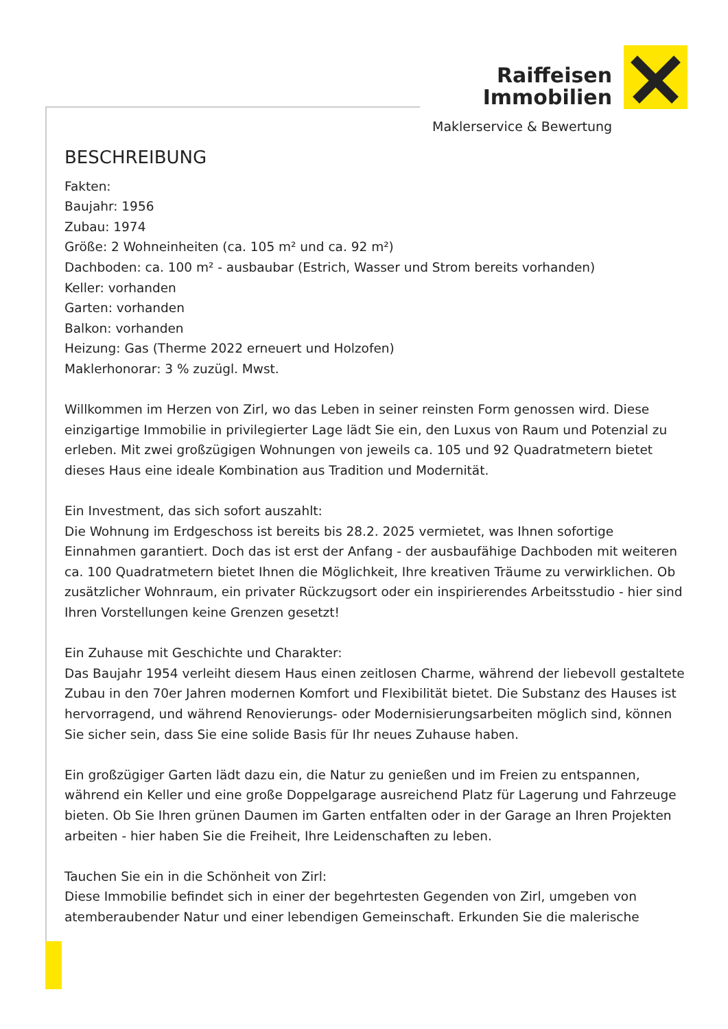Raiffeisen
Immobilien
Maklerservice & Bewertung
BESCHREIBUNG
Fakten:
Baujahr: 1956
Zubau: 1974
Größe: 2 Wohneinheiten (ca. 105 m² und ca. 92 m²)
Dachboden: ca. 100 m² - ausbaubar (Estrich, Wasser und Strom bereits vorhanden)
Keller: vorhanden
Garten: vorhanden
Balkon: vorhanden
Heizung: Gas (Therme 2022 erneuert und Holzofen)
Maklerhonorar: 3 % zuzügl. Mwst.
Willkommen im Herzen von Zirl, wo das Leben in seiner reinsten Form genossen wird. Diese einzigartige Immobilie in privilegierter Lage lädt Sie ein, den Luxus von Raum und Potenzial zu erleben. Mit zwei großzügigen Wohnungen von jeweils ca. 105 und 92 Quadratmetern bietet dieses Haus eine ideale Kombination aus Tradition und Modernität.
Ein Investment, das sich sofort auszahlt:
Die Wohnung im Erdgeschoss ist bereits bis 28.2. 2025 vermietet, was Ihnen sofortige Einnahmen garantiert. Doch das ist erst der Anfang - der ausbaufähige Dachboden mit weiteren ca. 100 Quadratmetern bietet Ihnen die Möglichkeit, Ihre kreativen Träume zu verwirklichen. Ob zusätzlicher Wohnraum, ein privater Rückzugsort oder ein inspirierendes Arbeitsstudio - hier sind Ihren Vorstellungen keine Grenzen gesetzt!
Ein Zuhause mit Geschichte und Charakter:
Das Baujahr 1954 verleiht diesem Haus einen zeitlosen Charme, während der liebevoll gestaltete Zubau in den 70er Jahren modernen Komfort und Flexibilität bietet. Die Substanz des Hauses ist hervorragend, und während Renovierungs- oder Modernisierungsarbeiten möglich sind, können Sie sicher sein, dass Sie eine solide Basis für Ihr neues Zuhause haben.
Ein großzügiger Garten lädt dazu ein, die Natur zu genießen und im Freien zu entspannen, während ein Keller und eine große Doppelgarage ausreichend Platz für Lagerung und Fahrzeuge bieten. Ob Sie Ihren grünen Daumen im Garten entfalten oder in der Garage an Ihren Projekten arbeiten - hier haben Sie die Freiheit, Ihre Leidenschaften zu leben.
Tauchen Sie ein in die Schönheit von Zirl:
Diese Immobilie befindet sich in einer der begehrtesten Gegenden von Zirl, umgeben von atemberaubender Natur und einer lebendigen Gemeinschaft. Erkunden Sie die malerische